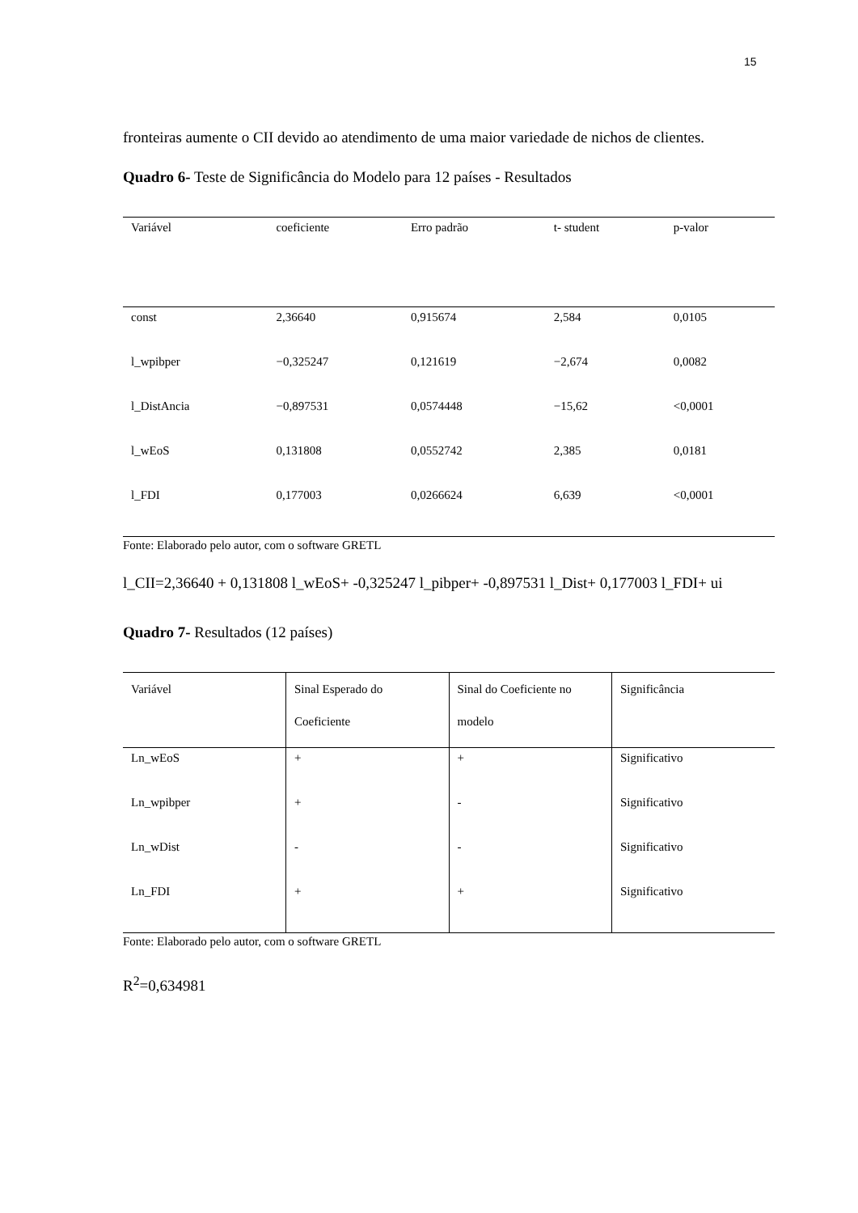15
fronteiras aumente o CII devido ao atendimento de uma maior variedade de nichos de clientes.
Quadro 6- Teste de Significância do Modelo para 12 países - Resultados
| Variável | coeficiente | Erro padrão | t- student | p-valor |
| --- | --- | --- | --- | --- |
| const | 2,36640 | 0,915674 | 2,584 | 0,0105 |
| l_wpibper | −0,325247 | 0,121619 | −2,674 | 0,0082 |
| l_DistAncia | −0,897531 | 0,0574448 | −15,62 | <0,0001 |
| l_wEoS | 0,131808 | 0,0552742 | 2,385 | 0,0181 |
| l_FDI | 0,177003 | 0,0266624 | 6,639 | <0,0001 |
Fonte: Elaborado pelo autor, com o software GRETL
l_CII=2,36640 + 0,131808 l_wEoS+ -0,325247 l_pibper+ -0,897531 l_Dist+ 0,177003 l_FDI+ ui
Quadro 7- Resultados (12 países)
| Variável | Sinal Esperado do Coeficiente | Sinal do Coeficiente no modelo | Significância |
| --- | --- | --- | --- |
| Ln_wEoS | + | + | Significativo |
| Ln_wpibper | + | - | Significativo |
| Ln_wDist | - | - | Significativo |
| Ln_FDI | + | + | Significativo |
Fonte: Elaborado pelo autor, com o software GRETL
R<sup>2</sup>=0,634981